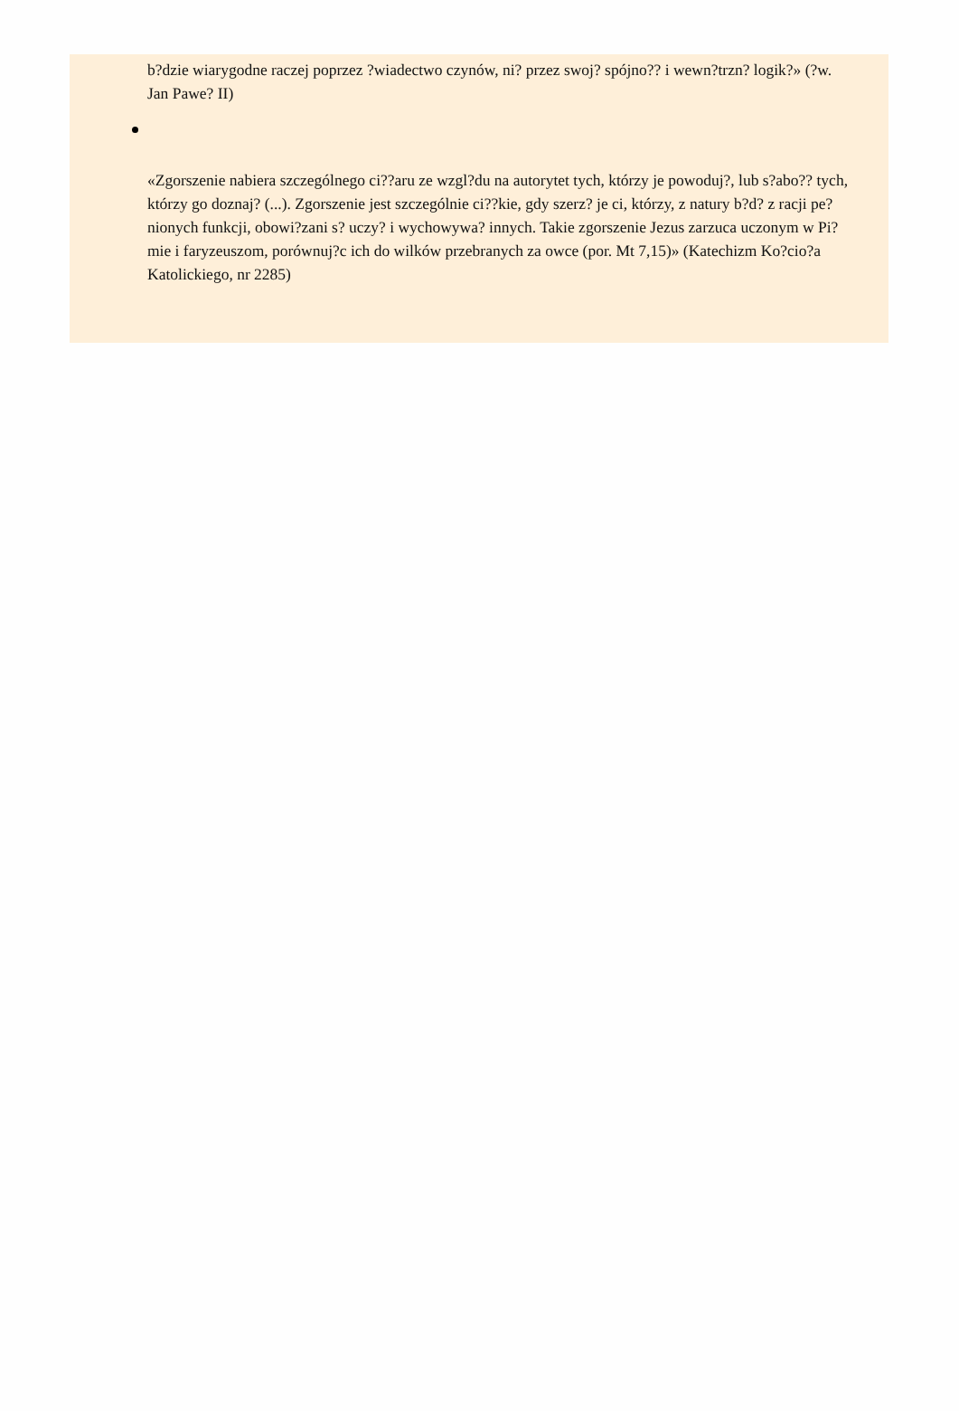b?dzie wiarygodne raczej poprzez ?wiadectwo czynów, ni? przez swoj? spójno?? i wewn?trzn? logik?» (?w. Jan Pawe? II)
«Zgorszenie nabiera szczególnego ci??aru ze wzgl?du na autorytet tych, którzy je powoduj?, lub s?abo?? tych, którzy go doznaj? (...). Zgorszenie jest szczególnie ci??kie, gdy szerz? je ci, którzy, z natury b?d? z racji pe?nionych funkcji, obowi?zani s? uczy? i wychowywa? innych. Takie zgorszenie Jezus zarzuca uczonym w Pi?mie i faryzeuszom, porównuj?c ich do wilków przebranych za owce (por. Mt 7,15)» (Katechizm Ko?cio?a Katolickiego, nr 2285)